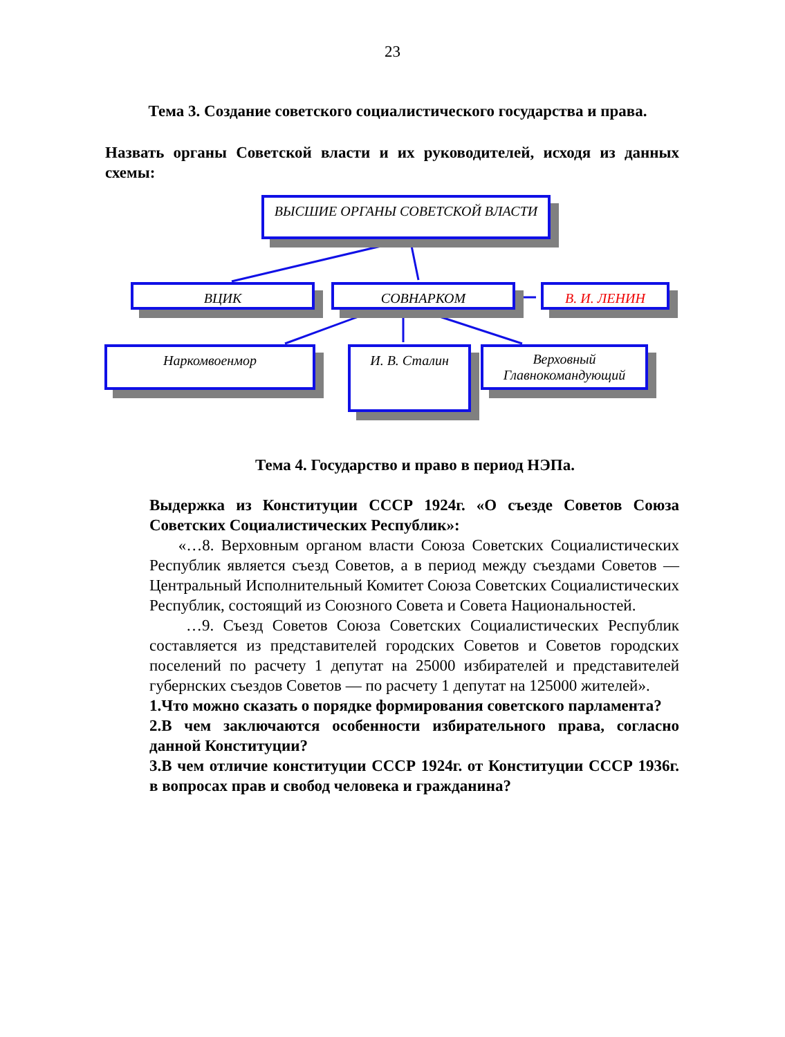23
Тема 3. Создание советского социалистического государства и права.
Назвать органы Советской власти и их руководителей, исходя из данных схемы:
ВЫСШИЕ ОРГАНЫ СОВЕТСКОЙ ВЛАСТИ
ВЦИК СОВНАРКОМ В. И. ЛЕНИН
Наркомвоенмор И. В. Сталин
Верховный Главнокомандующий
Тема 4. Государство и право в период НЭПа.
Выдержка из Конституции СССР 1924г. «О съезде Советов Союза Советских Социалистических Республик»:
«…8. Верховным органом власти Союза Советских Социалистических Республик является съезд Советов, а в период между съездами Советов — Центральный Исполнительный Комитет Союза Советских Социалистических Республик, состоящий из Союзного Совета и Совета Национальностей.
…9. Съезд Советов Союза Советских Социалистических Республик составляется из представителей городских Советов и Советов городских поселений по расчету 1 депутат на 25000 избирателей и представителей губернских съездов Советов — по расчету 1 депутат на 125000 жителей».
1.Что можно сказать о порядке формирования советского парламента?
2.В чем заключаются особенности избирательного права, согласно данной Конституции?
3.В чем отличие конституции СССР 1924г. от Конституции СССР 1936г. в вопросах прав и свобод человека и гражданина?